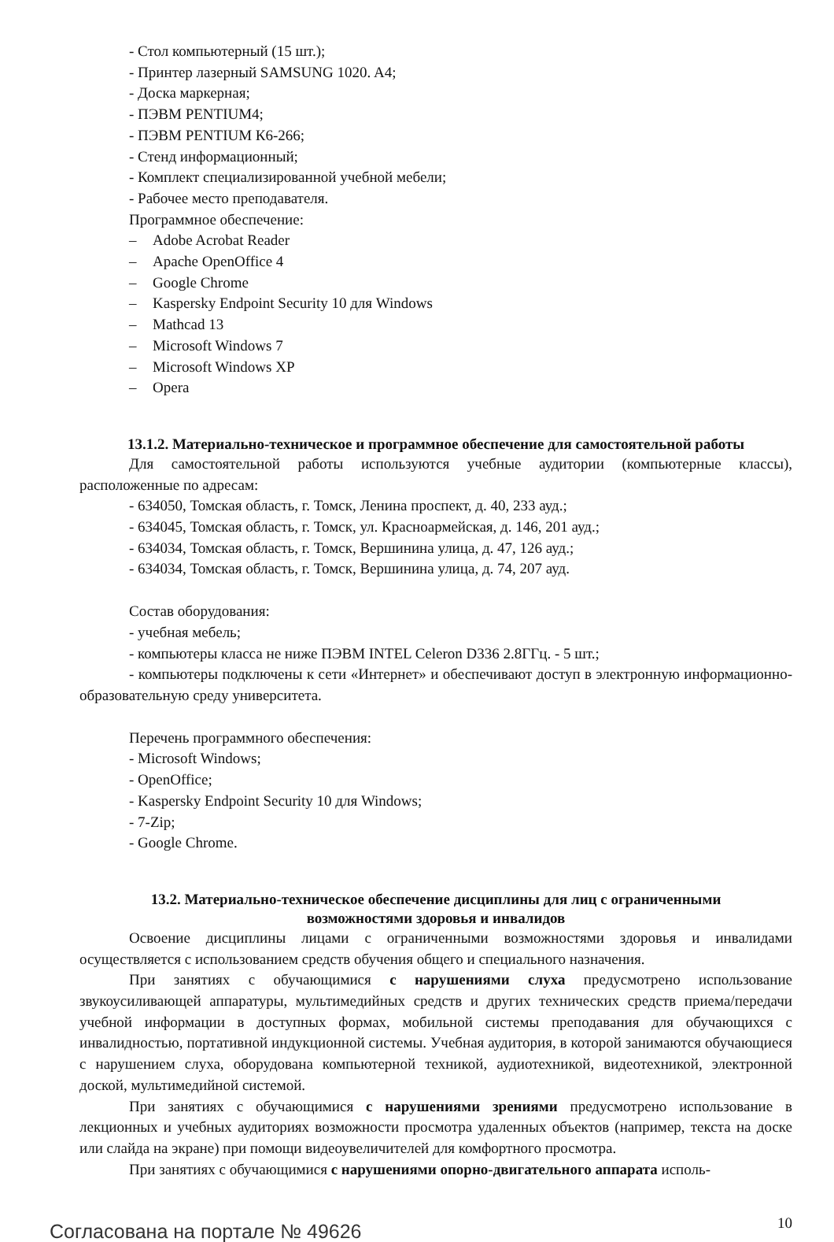- Стол компьютерный (15 шт.);
- Принтер лазерный SAMSUNG 1020. A4;
- Доска маркерная;
- ПЭВМ PENTIUM4;
- ПЭВМ PENTIUM К6-266;
- Стенд информационный;
- Комплект специализированной учебной мебели;
- Рабочее место преподавателя.
Программное обеспечение:
– Adobe Acrobat Reader
– Apache OpenOffice 4
– Google Chrome
– Kaspersky Endpoint Security 10 для Windows
– Mathcad 13
– Microsoft Windows 7
– Microsoft Windows XP
– Opera
13.1.2. Материально-техническое и программное обеспечение для самостоятельной работы
Для самостоятельной работы используются учебные аудитории (компьютерные классы), расположенные по адресам:
- 634050, Томская область, г. Томск, Ленина проспект, д. 40, 233 ауд.;
- 634045, Томская область, г. Томск, ул. Красноармейская, д. 146, 201 ауд.;
- 634034, Томская область, г. Томск, Вершинина улица, д. 47, 126 ауд.;
- 634034, Томская область, г. Томск, Вершинина улица, д. 74, 207 ауд.
Состав оборудования:
- учебная мебель;
- компьютеры класса не ниже ПЭВМ INTEL Celeron D336 2.8ГГц. - 5 шт.;
- компьютеры подключены к сети «Интернет» и обеспечивают доступ в электронную информационно-образовательную среду университета.
Перечень программного обеспечения:
- Microsoft Windows;
- OpenOffice;
- Kaspersky Endpoint Security 10 для Windows;
- 7-Zip;
- Google Chrome.
13.2. Материально-техническое обеспечение дисциплины для лиц с ограниченными
возможностями здоровья и инвалидов
Освоение дисциплины лицами с ограниченными возможностями здоровья и инвалидами осуществляется с использованием средств обучения общего и специального назначения.
При занятиях с обучающимися с нарушениями слуха предусмотрено использование звукоусиливающей аппаратуры, мультимедийных средств и других технических средств приема/передачи учебной информации в доступных формах, мобильной системы преподавания для обучающихся с инвалидностью, портативной индукционной системы. Учебная аудитория, в которой занимаются обучающиеся с нарушением слуха, оборудована компьютерной техникой, аудиотехникой, видеотехникой, электронной доской, мультимедийной системой.
При занятиях с обучающимися с нарушениями зрениями предусмотрено использование в лекционных и учебных аудиториях возможности просмотра удаленных объектов (например, текста на доске или слайда на экране) при помощи видеоувеличителей для комфортного просмотра.
При занятиях с обучающимися с нарушениями опорно-двигательного аппарата исполь-
Согласована на портале № 49626
10